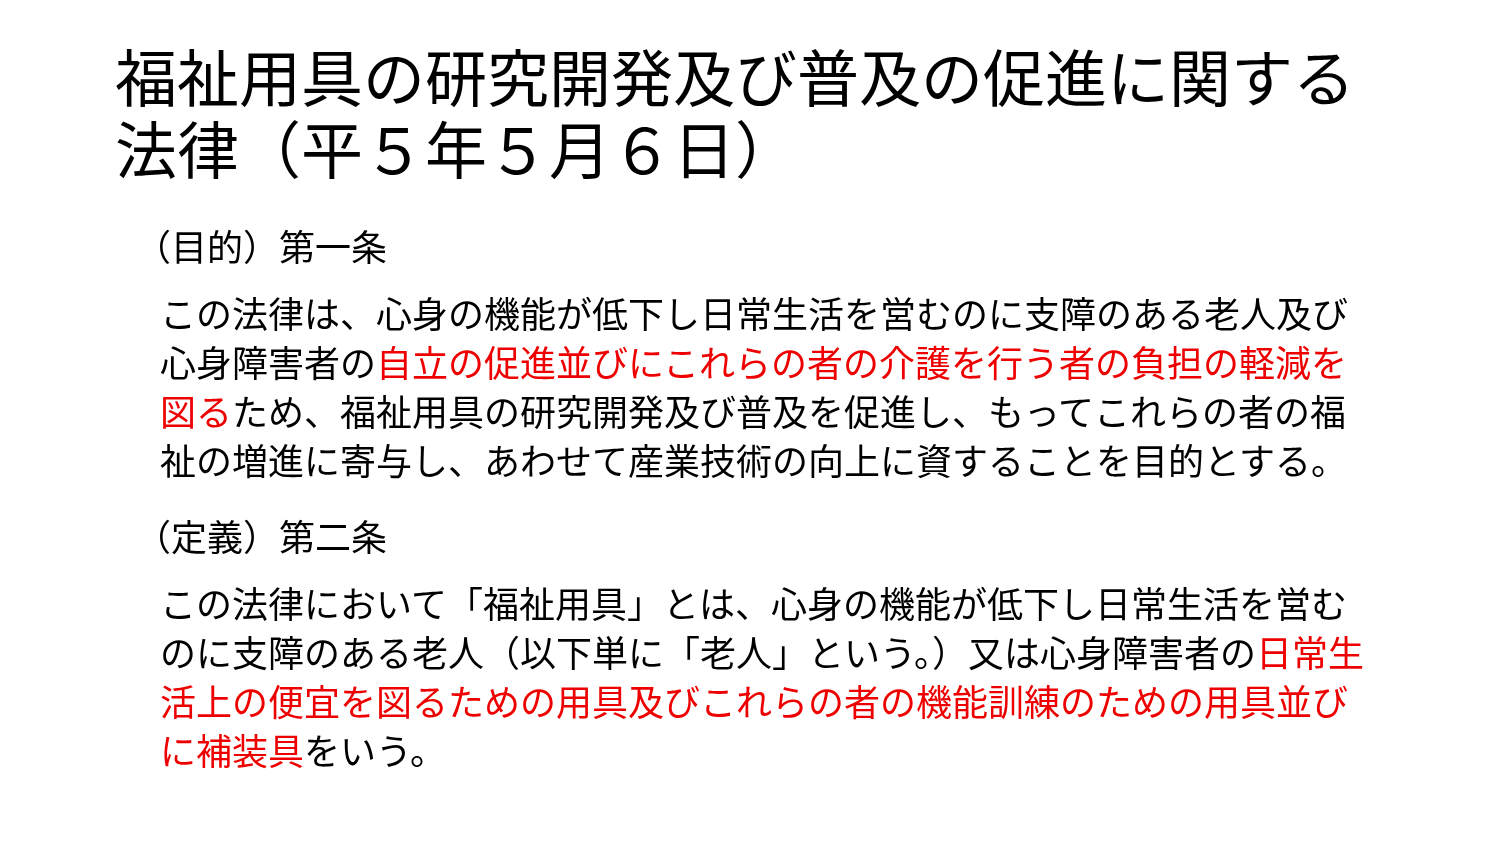福祉用具の研究開発及び普及の促進に関する法律（平５年５月６日）
（目的）第一条
この法律は、心身の機能が低下し日常生活を営むのに支障のある老人及び心身障害者の自立の促進並びにこれらの者の介護を行う者の負担の軽減を図るため、福祉用具の研究開発及び普及を促進し、もってこれらの者の福祉の増進に寄与し、あわせて産業技術の向上に資することを目的とする。
（定義）第二条
この法律において「福祉用具」とは、心身の機能が低下し日常生活を営むのに支障のある老人（以下単に「老人」という。）又は心身障害者の日常生活上の便宜を図るための用具及びこれらの者の機能訓練のための用具並びに補装具をいう。